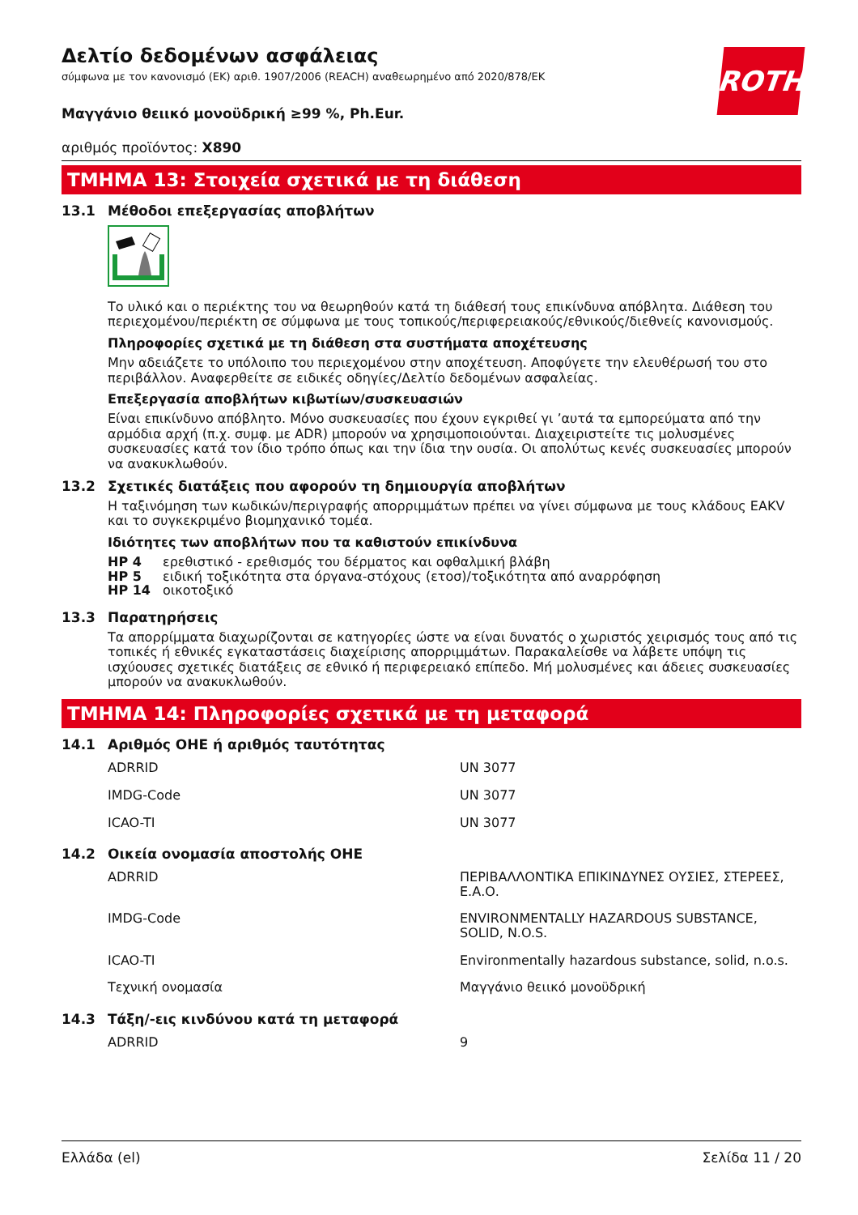ROTH
Δελτίο δεδομένων ασφάλειας
σύμφωνα με τον κανονισμό (ΕΚ) αριθ. 1907/2006 (REACH) αναθεωρημένο από 2020/878/ΕΚ
Μαγγάνιο θειικό μονοϋδρική ≥99 %, Ph.Eur.
αριθμός προϊόντος: X890
ΤΜΗΜΑ 13: Στοιχεία σχετικά με τη διάθεση
13.1 Μέθοδοι επεξεργασίας αποβλήτων
Το υλικό και ο περιέκτης του να θεωρηθούν κατά τη διάθεσή τους επικίνδυνα απόβλητα. Διάθεση του περιεχομένου/περιέκτη σε σύμφωνα με τους τοπικούς/περιφερειακούς/εθνικούς/διεθνείς κανονισμούς.
Πληροφορίες σχετικά με τη διάθεση στα συστήματα αποχέτευσης
Μην αδειάζετε το υπόλοιπο του περιεχομένου στην αποχέτευση. Αποφύγετε την ελευθέρωσή του στο περιβάλλον. Αναφερθείτε σε ειδικές οδηγίες/Δελτίο δεδομένων ασφαλείας.
Επεξεργασία αποβλήτων κιβωτίων/συσκευασιών
Είναι επικίνδυνο απόβλητο. Μόνο συσκευασίες που έχουν εγκριθεί γι ’αυτά τα εμπορεύματα από την αρμόδια αρχή (π.χ. συμφ. με ADR) μπορούν να χρησιμοποιούνται. Διαχειριστείτε τις μολυσμένες συσκευασίες κατά τον ίδιο τρόπο όπως και την ίδια την ουσία. Οι απολύτως κενές συσκευασίες μπορούν να ανακυκλωθούν.
13.2 Σχετικές διατάξεις που αφορούν τη δημιουργία αποβλήτων
Η ταξινόμηση των κωδικών/περιγραφής απορριμμάτων πρέπει να γίνει σύμφωνα με τους κλάδους EAKV και το συγκεκριμένο βιομηχανικό τομέα.
Ιδιότητες των αποβλήτων που τα καθιστούν επικίνδυνα
| HP 4 | ερεθιστικό - ερεθισμός του δέρματος και οφθαλμική βλάβη |
| HP 5 | ειδική τοξικότητα στα όργανα-στόχους (ετοσ)/τοξικότητα από αναρρόφηση |
| HP 14 | οικοτοξικό |
13.3 Παρατηρήσεις
Τα απορρίμματα διαχωρίζονται σε κατηγορίες ώστε να είναι δυνατός ο χωριστός χειρισμός τους από τις τοπικές ή εθνικές εγκαταστάσεις διαχείρισης απορριμμάτων. Παρακαλείσθε να λάβετε υπόψη τις ισχύουσες σχετικές διατάξεις σε εθνικό ή περιφερειακό επίπεδο. Μή μολυσμένες και άδειες συσκευασίες μπορούν να ανακυκλωθούν.
ΤΜΗΜΑ 14: Πληροφορίες σχετικά με τη μεταφορά
14.1 Αριθμός ΟΗΕ ή αριθμός ταυτότητας
| ADRRID | UN 3077 |
| IMDG-Code | UN 3077 |
| ICAO-TI | UN 3077 |
14.2 Οικεία ονομασία αποστολής ΟΗΕ
| ADRRID | ΠΕΡΙΒΑΛΛΟΝΤΙΚΑ ΕΠΙΚΙΝΔΥΝΕΣ ΟΥΣΙΕΣ, ΣΤΕΡΕΕΣ, Ε.Α.Ο. |
| IMDG-Code | ENVIRONMENTALLY HAZARDOUS SUBSTANCE, SOLID, N.O.S. |
| ICAO-TI | Environmentally hazardous substance, solid, n.o.s. |
| Τεχνική ονομασία | Μαγγάνιο θειικό μονοϋδρική |
14.3 Τάξη/-εις κινδύνου κατά τη μεταφορά
| ADRRID | 9 |
Ελλάδα (el) Σελίδα 11 / 20